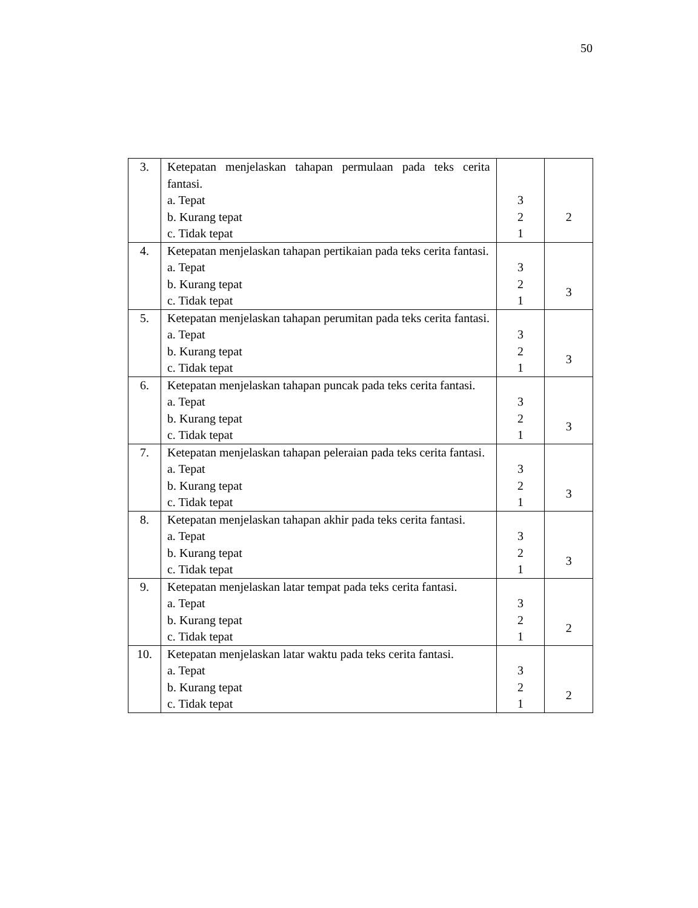50
| 3. | Ketepatan menjelaskan tahapan permulaan pada teks cerita fantasi. a. Tepat b. Kurang tepat c. Tidak tepat | 3 2 1 | 2 |
| 4. | Ketepatan menjelaskan tahapan pertikaian pada teks cerita fantasi. a. Tepat b. Kurang tepat c. Tidak tepat | 3 2 1 | 3 |
| 5. | Ketepatan menjelaskan tahapan perumitan pada teks cerita fantasi. a. Tepat b. Kurang tepat c. Tidak tepat | 3 2 1 | 3 |
| 6. | Ketepatan menjelaskan tahapan puncak pada teks cerita fantasi. a. Tepat b. Kurang tepat c. Tidak tepat | 3 2 1 | 3 |
| 7. | Ketepatan menjelaskan tahapan peleraian pada teks cerita fantasi. a. Tepat b. Kurang tepat c. Tidak tepat | 3 2 1 | 3 |
| 8. | Ketepatan menjelaskan tahapan akhir pada teks cerita fantasi. a. Tepat b. Kurang tepat c. Tidak tepat | 3 2 1 | 3 |
| 9. | Ketepatan menjelaskan latar tempat pada teks cerita fantasi. a. Tepat b. Kurang tepat c. Tidak tepat | 3 2 1 | 2 |
| 10. | Ketepatan menjelaskan latar waktu pada teks cerita fantasi. a. Tepat b. Kurang tepat c. Tidak tepat | 3 2 1 | 2 |